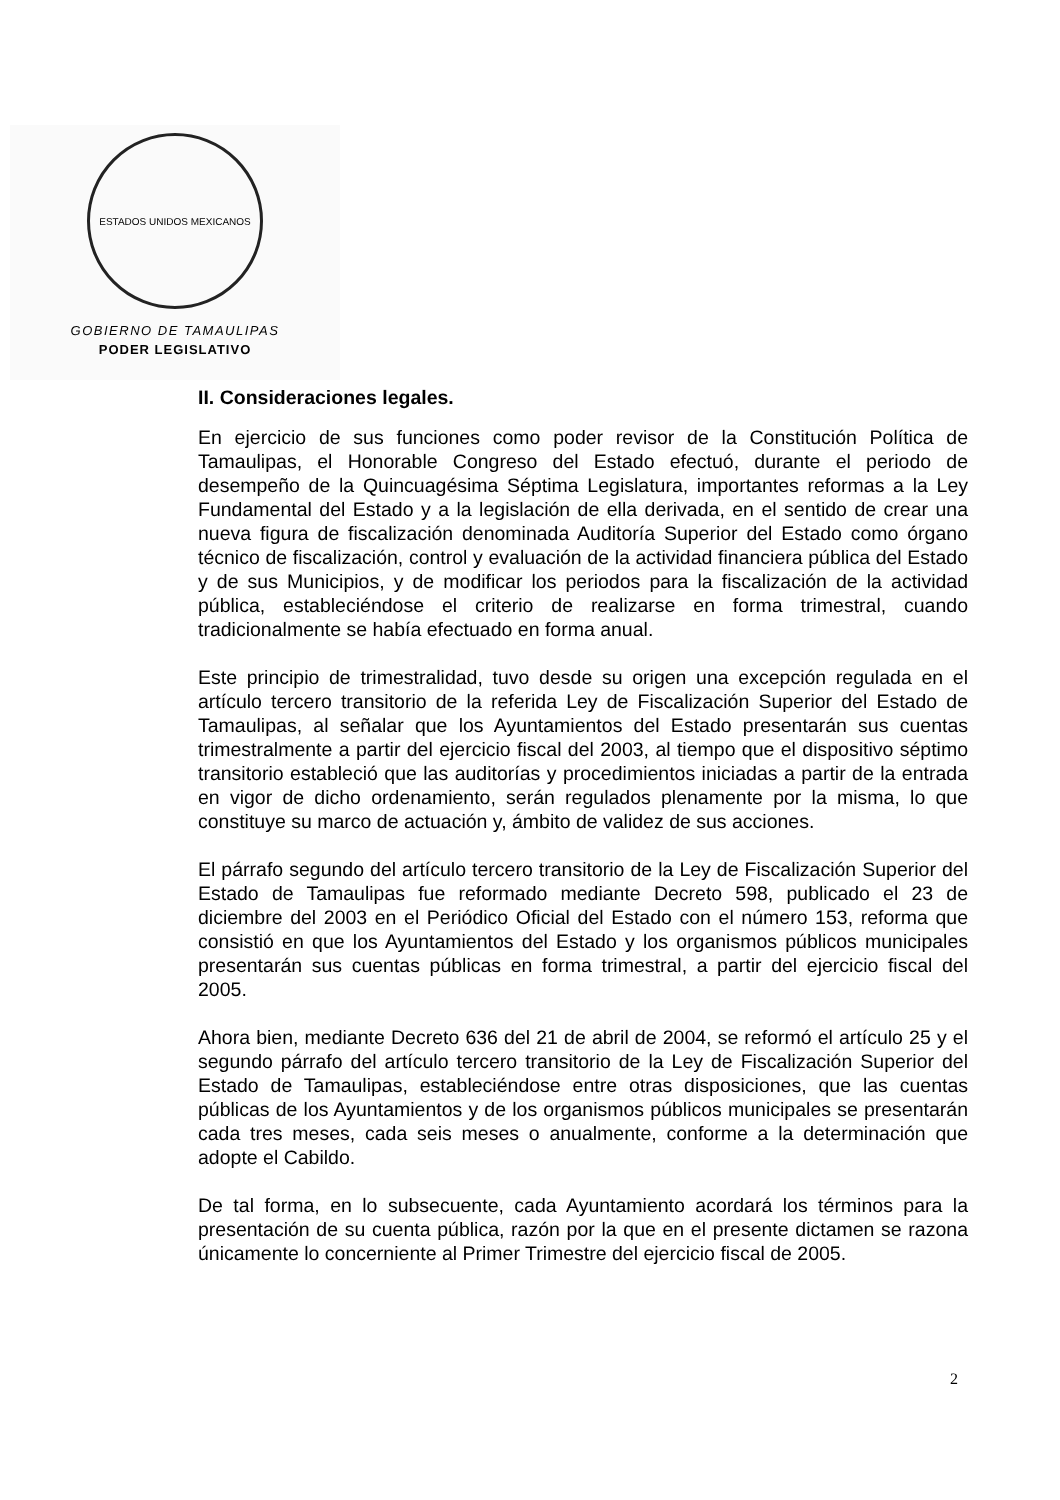ESTADOS UNIDOS MEXICANOS
GOBIERNO DE TAMAULIPAS
PODER LEGISLATIVO
II. Consideraciones legales.
En ejercicio de sus funciones como poder revisor de la Constitución Política de Tamaulipas, el Honorable Congreso del Estado efectuó, durante el periodo de desempeño de la Quincuagésima Séptima Legislatura, importantes reformas a la Ley Fundamental del Estado y a la legislación de ella derivada, en el sentido de crear una nueva figura de fiscalización denominada Auditoría Superior del Estado como órgano técnico de fiscalización, control y evaluación de la actividad financiera pública del Estado y de sus Municipios, y de modificar los periodos para la fiscalización de la actividad pública, estableciéndose el criterio de realizarse en forma trimestral, cuando tradicionalmente se había efectuado en forma anual.
Este principio de trimestralidad, tuvo desde su origen una excepción regulada en el artículo tercero transitorio de la referida Ley de Fiscalización Superior del Estado de Tamaulipas, al señalar que los Ayuntamientos del Estado presentarán sus cuentas trimestralmente a partir del ejercicio fiscal del 2003, al tiempo que el dispositivo séptimo transitorio estableció que las auditorías y procedimientos iniciadas a partir de la entrada en vigor de dicho ordenamiento, serán regulados plenamente por la misma, lo que constituye su marco de actuación y, ámbito de validez de sus acciones.
El párrafo segundo del artículo tercero transitorio de la Ley de Fiscalización Superior del Estado de Tamaulipas fue reformado mediante Decreto 598, publicado el 23 de diciembre del 2003 en el Periódico Oficial del Estado con el número 153, reforma que consistió en que los Ayuntamientos del Estado y los organismos públicos municipales presentarán sus cuentas públicas en forma trimestral, a partir del ejercicio fiscal del 2005.
Ahora bien, mediante Decreto 636 del 21 de abril de 2004, se reformó el artículo 25 y el segundo párrafo del artículo tercero transitorio de la Ley de Fiscalización Superior del Estado de Tamaulipas, estableciéndose entre otras disposiciones, que las cuentas públicas de los Ayuntamientos y de los organismos públicos municipales se presentarán cada tres meses, cada seis meses o anualmente, conforme a la determinación que adopte el Cabildo.
De tal forma, en lo subsecuente, cada Ayuntamiento acordará los términos para la presentación de su cuenta pública, razón por la que en el presente dictamen se razona únicamente lo concerniente al Primer Trimestre del ejercicio fiscal de 2005.
2